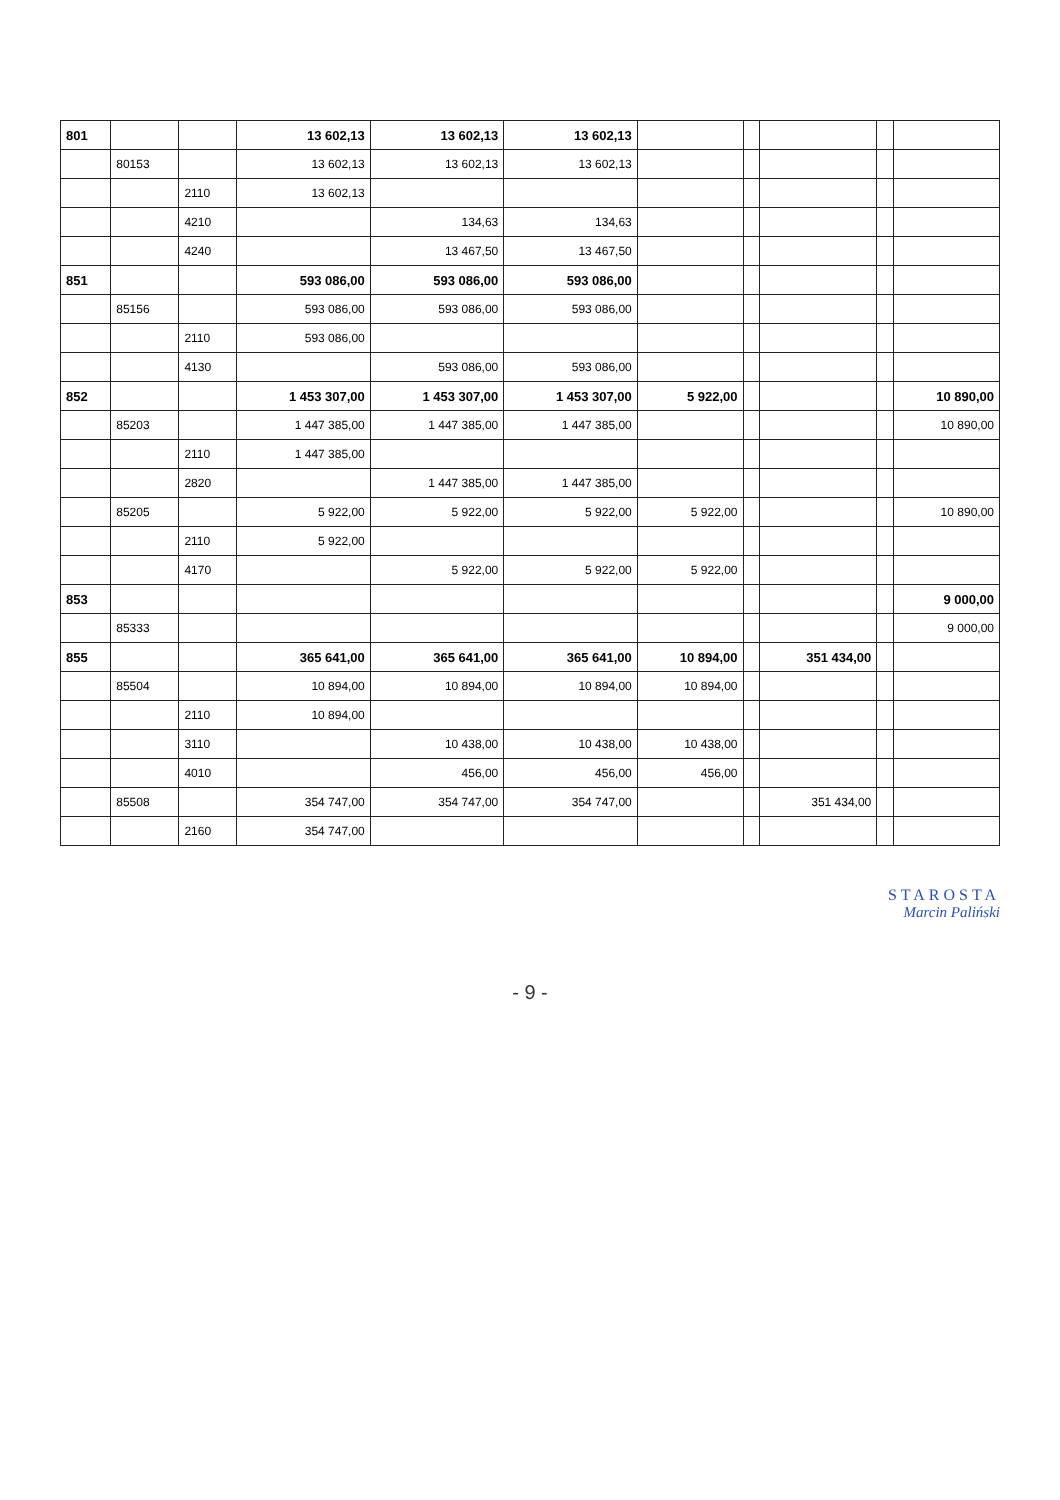| 801 | | | 13 602,13 | 13 602,13 | 13 602,13 | | | | | |
| | 80153 | | 13 602,13 | 13 602,13 | 13 602,13 | | | | | |
| | | 2110 | 13 602,13 | | | | | | | |
| | | 4210 | | 134,63 | 134,63 | | | | | |
| | | 4240 | | 13 467,50 | 13 467,50 | | | | | |
| 851 | | | 593 086,00 | 593 086,00 | 593 086,00 | | | | | |
| | 85156 | | 593 086,00 | 593 086,00 | 593 086,00 | | | | | |
| | | 2110 | 593 086,00 | | | | | | | |
| | | 4130 | | 593 086,00 | 593 086,00 | | | | | |
| 852 | | | 1 453 307,00 | 1 453 307,00 | 1 453 307,00 | 5 922,00 | | | | 10 890,00 |
| | 85203 | | 1 447 385,00 | 1 447 385,00 | 1 447 385,00 | | | | | 10 890,00 |
| | | 2110 | 1 447 385,00 | | | | | | | |
| | | 2820 | | 1 447 385,00 | 1 447 385,00 | | | | | |
| | 85205 | | 5 922,00 | 5 922,00 | 5 922,00 | 5 922,00 | | | | 10 890,00 |
| | | 2110 | 5 922,00 | | | | | | | |
| | | 4170 | | 5 922,00 | 5 922,00 | 5 922,00 | | | | |
| 853 | | | | | | | | | | 9 000,00 |
| | 85333 | | | | | | | | | 9 000,00 |
| 855 | | | 365 641,00 | 365 641,00 | 365 641,00 | 10 894,00 | | 351 434,00 | | |
| | 85504 | | 10 894,00 | 10 894,00 | 10 894,00 | 10 894,00 | | | | |
| | | 2110 | 10 894,00 | | | | | | | |
| | | 3110 | | 10 438,00 | 10 438,00 | 10 438,00 | | | | |
| | | 4010 | | 456,00 | 456,00 | 456,00 | | | | |
| | 85508 | | 354 747,00 | 354 747,00 | 354 747,00 | | | 351 434,00 | | |
| | | 2160 | 354 747,00 | | | | | | | |
STAROSTA
Marcin Paliński
- 9 -